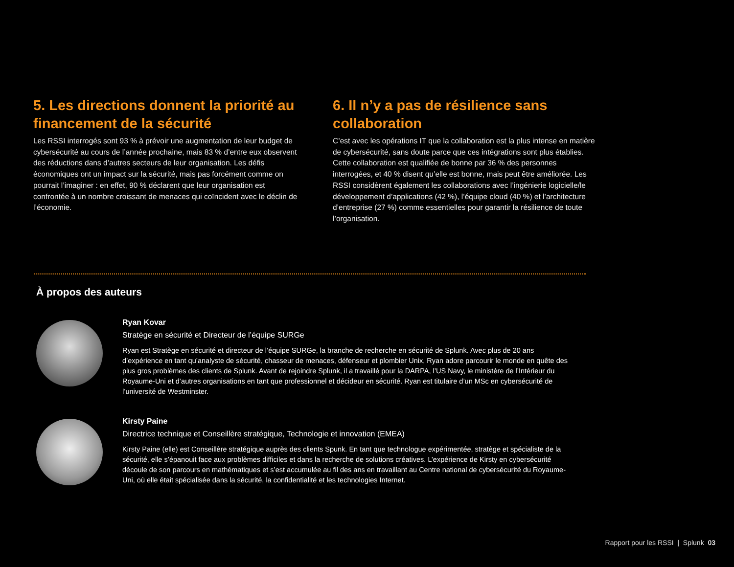5. Les directions donnent la priorité au financement de la sécurité
Les RSSI interrogés sont 93 % à prévoir une augmentation de leur budget de cybersécurité au cours de l’année prochaine, mais 83 % d’entre eux observent des réductions dans d’autres secteurs de leur organisation. Les défis économiques ont un impact sur la sécurité, mais pas forcément comme on pourrait l’imaginer : en effet, 90 % déclarent que leur organisation est confrontée à un nombre croissant de menaces qui coïncident avec le déclin de l’économie.
6. Il n’y a pas de résilience sans collaboration
C’est avec les opérations IT que la collaboration est la plus intense en matière de cybersécurité, sans doute parce que ces intégrations sont plus établies. Cette collaboration est qualifiée de bonne par 36 % des personnes interrogées, et 40 % disent qu’elle est bonne, mais peut être améliorée. Les RSSI considèrent également les collaborations avec l’ingénierie logicielle/le développement d’applications (42 %), l’équipe cloud (40 %) et l’architecture d’entreprise (27 %) comme essentielles pour garantir la résilience de toute l’organisation.
À propos des auteurs
Ryan Kovar
Stratège en sécurité et Directeur de l’équipe SURGe
Ryan est Stratège en sécurité et directeur de l’équipe SURGe, la branche de recherche en sécurité de Splunk. Avec plus de 20 ans d’expérience en tant qu’analyste de sécurité, chasseur de menaces, défenseur et plombier Unix, Ryan adore parcourir le monde en quête des plus gros problèmes des clients de Splunk. Avant de rejoindre Splunk, il a travaillé pour la DARPA, l’US Navy, le ministère de l’Intérieur du Royaume-Uni et d’autres organisations en tant que professionnel et décideur en sécurité. Ryan est titulaire d’un MSc en cybersécurité de l’université de Westminster.
Kirsty Paine
Directrice technique et Conseillère stratégique, Technologie et innovation (EMEA)
Kirsty Paine (elle) est Conseillère stratégique auprès des clients Spunk. En tant que technologue expérimentée, stratège et spécialiste de la sécurité, elle s’épanouit face aux problèmes difficiles et dans la recherche de solutions créatives. L’expérience de Kirsty en cybersécurité découle de son parcours en mathématiques et s’est accumulée au fil des ans en travaillant au Centre national de cybersécurité du Royaume-Uni, où elle était spécialisée dans la sécurité, la confidentialité et les technologies Internet.
Rapport pour les RSSI | Splunk 03